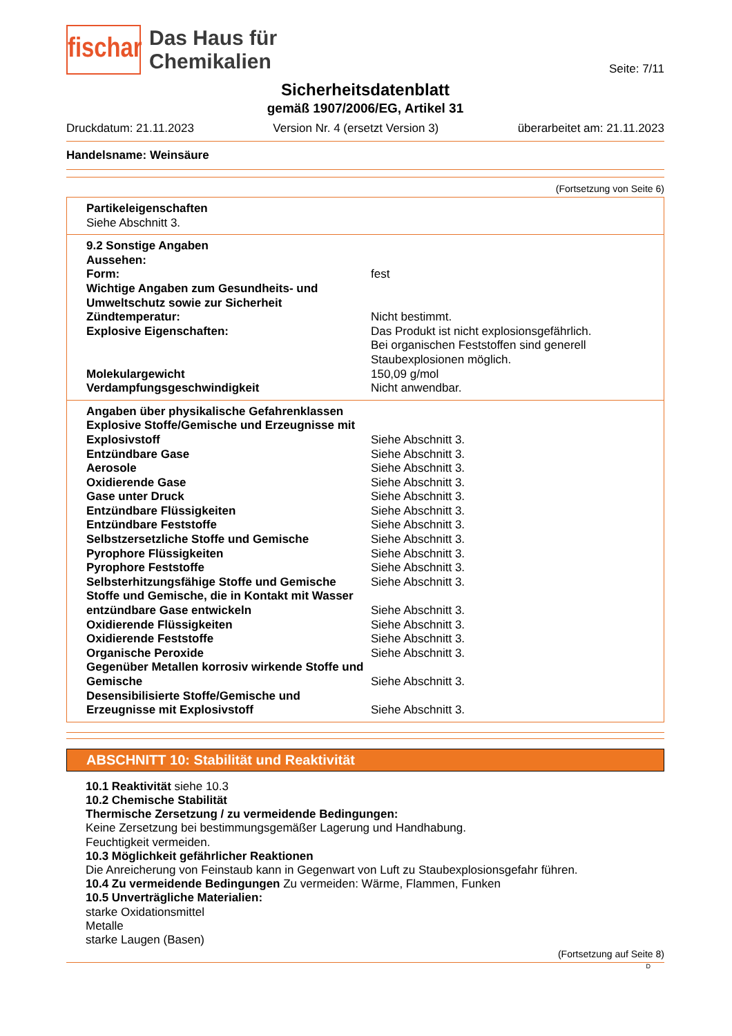fischar
Das Haus für
Chemikalien
Seite: 7/11
Sicherheitsdatenblatt
gemäß 1907/2006/EG, Artikel 31
Druckdatum: 21.11.2023 Version Nr. 4 (ersetzt Version 3) überarbeitet am: 21.11.2023
Handelsname: Weinsäure
(Fortsetzung von Seite 6)
Partikeleigenschaften
Siehe Abschnitt 3.
| 9.2 Sonstige Angaben | |
| Aussehen: | |
| Form: | fest |
| Wichtige Angaben zum Gesundheits- und Umweltschutz sowie zur Sicherheit | |
| Zündtemperatur: | Nicht bestimmt. |
| Explosive Eigenschaften: | Das Produkt ist nicht explosionsgefährlich. Bei organischen Feststoffen sind generell Staubexplosionen möglich. |
| Molekulargewicht | 150,09 g/mol |
| Verdampfungsgeschwindigkeit | Nicht anwendbar. |
| Angaben über physikalische Gefahrenklassen | |
| Explosive Stoffe/Gemische und Erzeugnisse mit Explosivstoff | Siehe Abschnitt 3. |
| Entzündbare Gase | Siehe Abschnitt 3. |
| Aerosole | Siehe Abschnitt 3. |
| Oxidierende Gase | Siehe Abschnitt 3. |
| Gase unter Druck | Siehe Abschnitt 3. |
| Entzündbare Flüssigkeiten | Siehe Abschnitt 3. |
| Entzündbare Feststoffe | Siehe Abschnitt 3. |
| Selbstzersetzliche Stoffe und Gemische | Siehe Abschnitt 3. |
| Pyrophore Flüssigkeiten | Siehe Abschnitt 3. |
| Pyrophore Feststoffe | Siehe Abschnitt 3. |
| Selbsterhitzungsfähige Stoffe und Gemische | Siehe Abschnitt 3. |
| Stoffe und Gemische, die in Kontakt mit Wasser entzündbare Gase entwickeln | Siehe Abschnitt 3. |
| Oxidierende Flüssigkeiten | Siehe Abschnitt 3. |
| Oxidierende Feststoffe | Siehe Abschnitt 3. |
| Organische Peroxide | Siehe Abschnitt 3. |
| Gegenüber Metallen korrosiv wirkende Stoffe und Gemische | Siehe Abschnitt 3. |
| Desensibilisierte Stoffe/Gemische und Erzeugnisse mit Explosivstoff | Siehe Abschnitt 3. |
ABSCHNITT 10: Stabilität und Reaktivität
10.1 Reaktivität siehe 10.3
10.2 Chemische Stabilität
Thermische Zersetzung / zu vermeidende Bedingungen:
Keine Zersetzung bei bestimmungsgemäßer Lagerung und Handhabung.
Feuchtigkeit vermeiden.
10.3 Möglichkeit gefährlicher Reaktionen
Die Anreicherung von Feinstaub kann in Gegenwart von Luft zu Staubexplosionsgefahr führen.
10.4 Zu vermeidende Bedingungen Zu vermeiden: Wärme, Flammen, Funken
10.5 Unverträgliche Materialien:
starke Oxidationsmittel
Metalle
starke Laugen (Basen)
(Fortsetzung auf Seite 8)
D